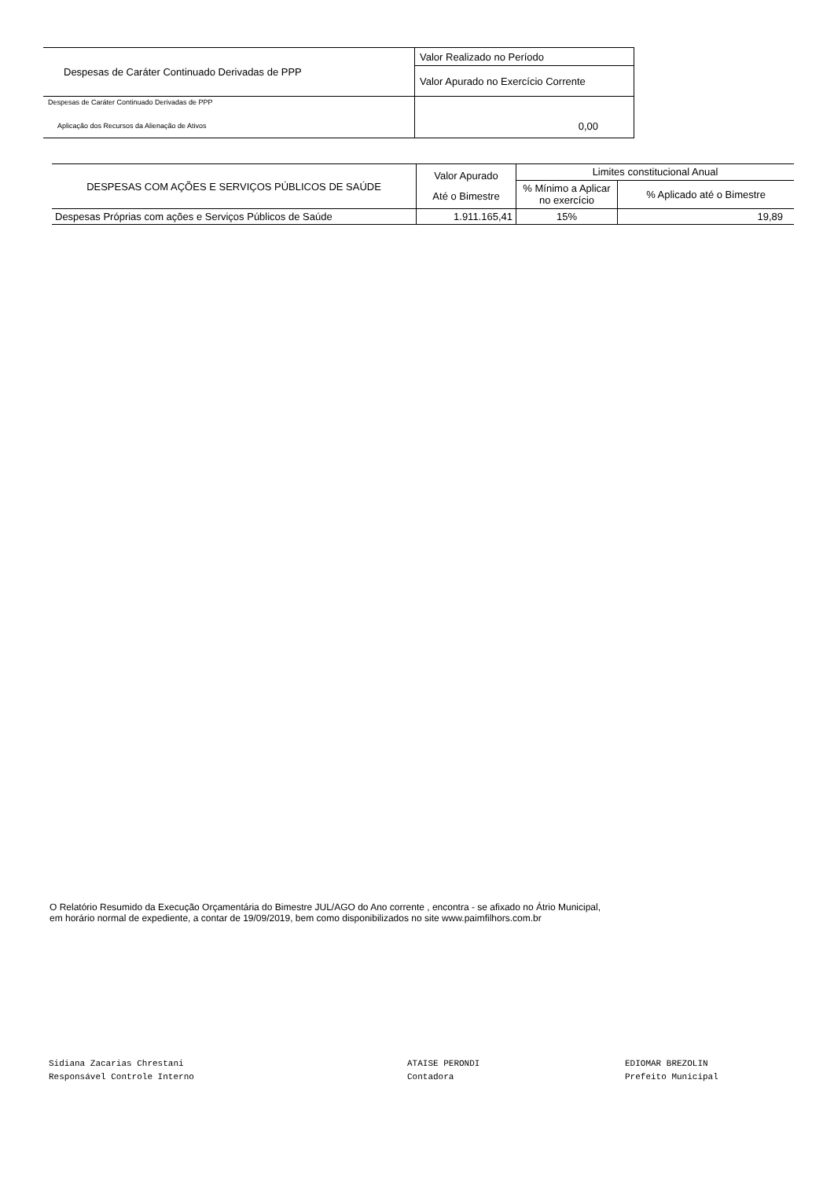| Despesas de Caráter Continuado Derivadas de PPP | Valor Realizado no Período |
| | Valor Apurado no Exercício Corrente |
| Despesas de Caráter Continuado Derivadas de PPP | |
| Aplicação dos Recursos da Alienação de Ativos | 0,00 |
| DESPESAS COM AÇÕES E SERVIÇOS PÚBLICOS DE SAÚDE | Valor Apurado Até o Bimestre | Limites constitucional Anual | |
| | | % Mínimo a Aplicar no exercício | % Aplicado até o Bimestre |
| Despesas Próprias com ações e Serviços Públicos de Saúde | 1.911.165,41 | 15% | 19,89 |
O Relatório Resumido da Execução Orçamentária do Bimestre JUL/AGO do Ano corrente , encontra - se afixado no Átrio Municipal,
em horário normal de expediente, a contar de 19/09/2019, bem como disponibilizados no site www.paimfilhors.com.br
Sidiana Zacarias Chrestani
Responsável Controle Interno
ATAISE PERONDI
Contadora
EDIOMAR BREZOLIN
Prefeito Municipal